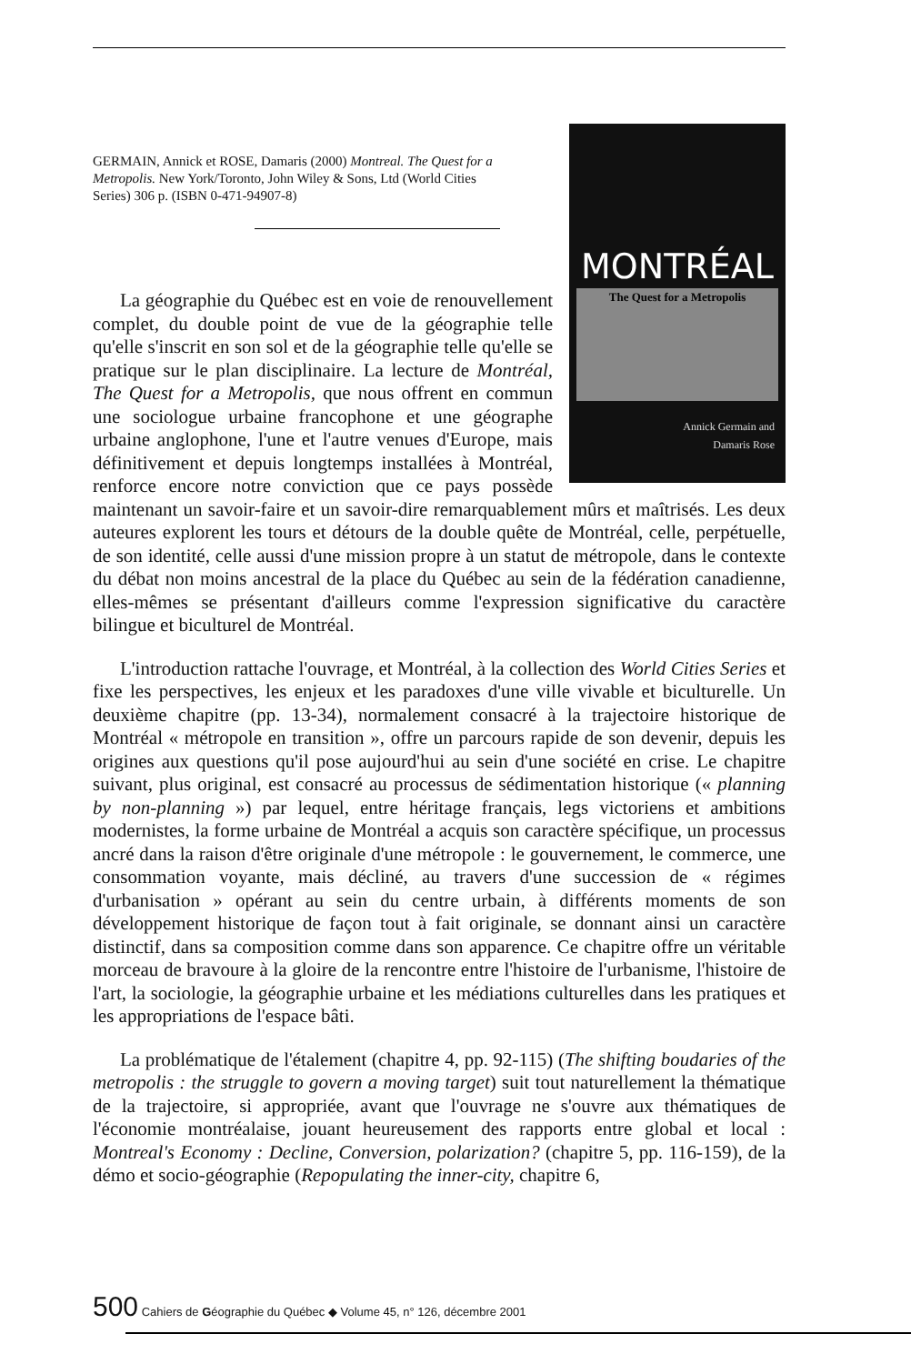GERMAIN, Annick et ROSE, Damaris (2000) Montreal. The Quest for a Metropolis. New York/Toronto, John Wiley & Sons, Ltd (World Cities Series) 306 p. (ISBN 0-471-94907-8)
MONTRÉAL
The Quest for a Metropolis
Annick Germain and
Damaris Rose
La géographie du Québec est en voie de renouvellement complet, du double point de vue de la géographie telle qu'elle s'inscrit en son sol et de la géographie telle qu'elle se pratique sur le plan disciplinaire. La lecture de Montréal, The Quest for a Metropolis, que nous offrent en commun une sociologue urbaine francophone et une géographe urbaine anglophone, l'une et l'autre venues d'Europe, mais définitivement et depuis longtemps installées à Montréal, renforce encore notre conviction que ce pays possède maintenant un savoir-faire et un savoir-dire remarquablement mûrs et maîtrisés. Les deux auteures explorent les tours et détours de la double quête de Montréal, celle, perpétuelle, de son identité, celle aussi d'une mission propre à un statut de métropole, dans le contexte du débat non moins ancestral de la place du Québec au sein de la fédération canadienne, elles-mêmes se présentant d'ailleurs comme l'expression significative du caractère bilingue et biculturel de Montréal.
L'introduction rattache l'ouvrage, et Montréal, à la collection des World Cities Series et fixe les perspectives, les enjeux et les paradoxes d'une ville vivable et biculturelle. Un deuxième chapitre (pp. 13-34), normalement consacré à la trajectoire historique de Montréal « métropole en transition », offre un parcours rapide de son devenir, depuis les origines aux questions qu'il pose aujourd'hui au sein d'une société en crise. Le chapitre suivant, plus original, est consacré au processus de sédimentation historique (« planning by non-planning ») par lequel, entre héritage français, legs victoriens et ambitions modernistes, la forme urbaine de Montréal a acquis son caractère spécifique, un processus ancré dans la raison d'être originale d'une métropole : le gouvernement, le commerce, une consommation voyante, mais décliné, au travers d'une succession de « régimes d'urbanisation » opérant au sein du centre urbain, à différents moments de son développement historique de façon tout à fait originale, se donnant ainsi un caractère distinctif, dans sa composition comme dans son apparence. Ce chapitre offre un véritable morceau de bravoure à la gloire de la rencontre entre l'histoire de l'urbanisme, l'histoire de l'art, la sociologie, la géographie urbaine et les médiations culturelles dans les pratiques et les appropriations de l'espace bâti.
La problématique de l'étalement (chapitre 4, pp. 92-115) (The shifting boudaries of the metropolis : the struggle to govern a moving target) suit tout naturellement la thématique de la trajectoire, si appropriée, avant que l'ouvrage ne s'ouvre aux thématiques de l'économie montréalaise, jouant heureusement des rapports entre global et local : Montreal's Economy : Decline, Conversion, polarization? (chapitre 5, pp. 116-159), de la démo et socio-géographie (Repopulating the inner-city, chapitre 6,
500 Cahiers de Géographie du Québec ◆ Volume 45, n° 126, décembre 2001